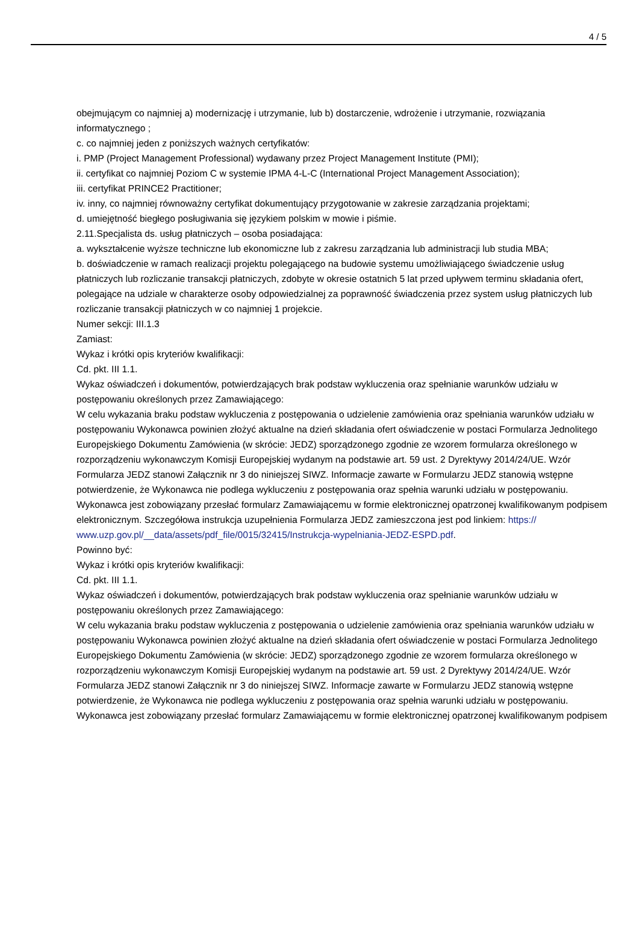4 / 5
obejmującym co najmniej a) modernizację i utrzymanie, lub b) dostarczenie, wdrożenie i utrzymanie, rozwiązania informatycznego ;
c. co najmniej jeden z poniższych ważnych certyfikatów:
i. PMP (Project Management Professional) wydawany przez Project Management Institute (PMI);
ii. certyfikat co najmniej Poziom C w systemie IPMA 4-L-C (International Project Management Association);
iii. certyfikat PRINCE2 Practitioner;
iv. inny, co najmniej równoważny certyfikat dokumentujący przygotowanie w zakresie zarządzania projektami;
d. umiejętność biegłego posługiwania się językiem polskim w mowie i piśmie.
2.11.Specjalista ds. usług płatniczych – osoba posiadająca:
a. wykształcenie wyższe techniczne lub ekonomiczne lub z zakresu zarządzania lub administracji lub studia MBA;
b. doświadczenie w ramach realizacji projektu polegającego na budowie systemu umożliwiającego świadczenie usług płatniczych lub rozliczanie transakcji płatniczych, zdobyte w okresie ostatnich 5 lat przed upływem terminu składania ofert, polegające na udziale w charakterze osoby odpowiedzialnej za poprawność świadczenia przez system usług płatniczych lub rozliczanie transakcji płatniczych w co najmniej 1 projekcie.
Numer sekcji: III.1.3
Zamiast:
Wykaz i krótki opis kryteriów kwalifikacji:
Cd. pkt. III 1.1.
Wykaz oświadczeń i dokumentów, potwierdzających brak podstaw wykluczenia oraz spełnianie warunków udziału w postępowaniu określonych przez Zamawiającego:
W celu wykazania braku podstaw wykluczenia z postępowania o udzielenie zamówienia oraz spełniania warunków udziału w postępowaniu Wykonawca powinien złożyć aktualne na dzień składania ofert oświadczenie w postaci Formularza Jednolitego Europejskiego Dokumentu Zamówienia (w skrócie: JEDZ) sporządzonego zgodnie ze wzorem formularza określonego w rozporządzeniu wykonawczym Komisji Europejskiej wydanym na podstawie art. 59 ust. 2 Dyrektywy 2014/24/UE. Wzór Formularza JEDZ stanowi Załącznik nr 3 do niniejszej SIWZ. Informacje zawarte w Formularzu JEDZ stanowią wstępne potwierdzenie, że Wykonawca nie podlega wykluczeniu z postępowania oraz spełnia warunki udziału w postępowaniu. Wykonawca jest zobowiązany przesłać formularz Zamawiającemu w formie elektronicznej opatrzonej kwalifikowanym podpisem elektronicznym. Szczegółowa instrukcja uzupełnienia Formularza JEDZ zamieszczona jest pod linkiem: https:// www.uzp.gov.pl/__data/assets/pdf_file/0015/32415/Instrukcja-wypelniania-JEDZ-ESPD.pdf.
Powinno być:
Wykaz i krótki opis kryteriów kwalifikacji:
Cd. pkt. III 1.1.
Wykaz oświadczeń i dokumentów, potwierdzających brak podstaw wykluczenia oraz spełnianie warunków udziału w postępowaniu określonych przez Zamawiającego:
W celu wykazania braku podstaw wykluczenia z postępowania o udzielenie zamówienia oraz spełniania warunków udziału w postępowaniu Wykonawca powinien złożyć aktualne na dzień składania ofert oświadczenie w postaci Formularza Jednolitego Europejskiego Dokumentu Zamówienia (w skrócie: JEDZ) sporządzonego zgodnie ze wzorem formularza określonego w rozporządzeniu wykonawczym Komisji Europejskiej wydanym na podstawie art. 59 ust. 2 Dyrektywy 2014/24/UE. Wzór Formularza JEDZ stanowi Załącznik nr 3 do niniejszej SIWZ. Informacje zawarte w Formularzu JEDZ stanowią wstępne potwierdzenie, że Wykonawca nie podlega wykluczeniu z postępowania oraz spełnia warunki udziału w postępowaniu. Wykonawca jest zobowiązany przesłać formularz Zamawiającemu w formie elektronicznej opatrzonej kwalifikowanym podpisem